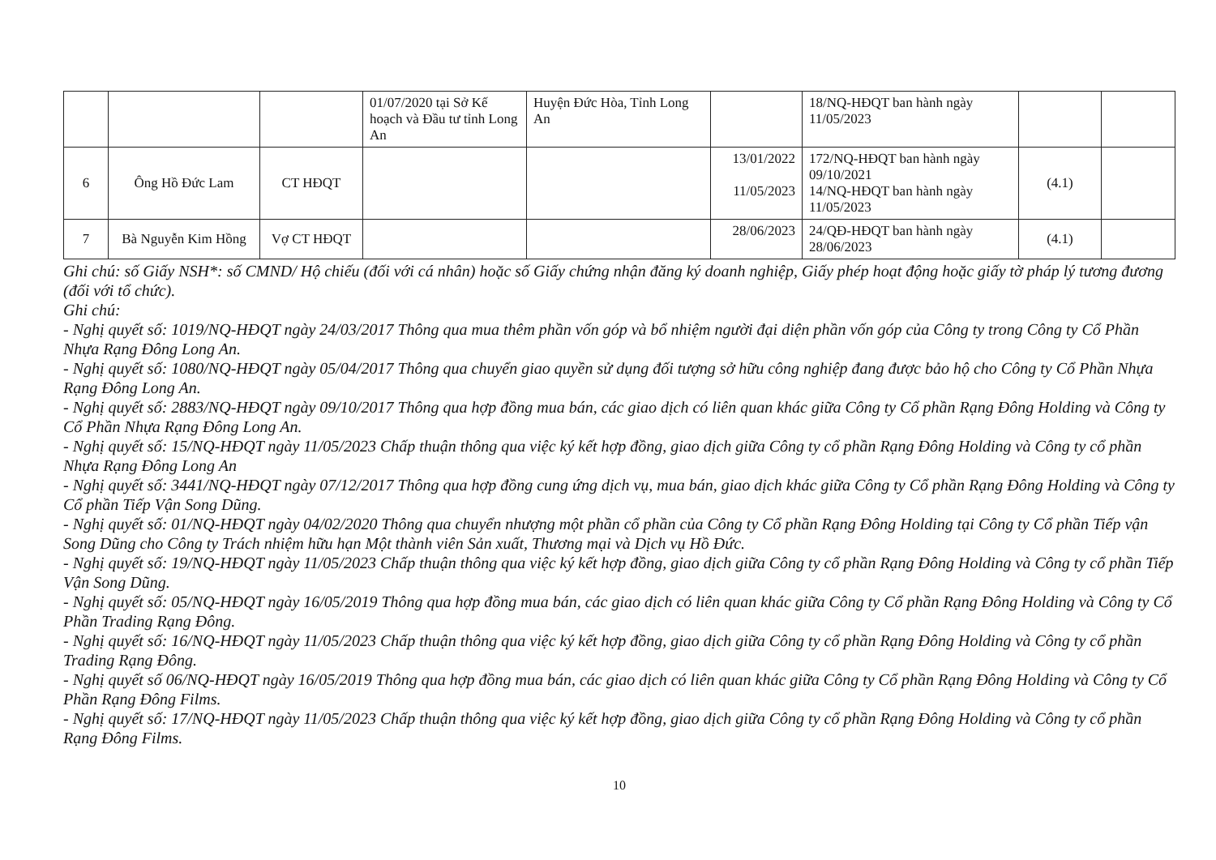| | | | 01/07/2020 tại Sở Kế hoạch và Đầu tư tỉnh Long An | Huyện Đức Hòa, Tỉnh Long An | | 18/NQ-HĐQT ban hành ngày 11/05/2023 | | |
| 6 | Ông Hồ Đức Lam | CT HĐQT | | | 13/01/2022 11/05/2023 | 172/NQ-HĐQT ban hành ngày 09/10/2021 14/NQ-HĐQT ban hành ngày 11/05/2023 | (4.1) | |
| 7 | Bà Nguyễn Kim Hồng | Vợ CT HĐQT | | | 28/06/2023 | 24/QĐ-HĐQT ban hành ngày 28/06/2023 | (4.1) | |
Ghi chú: số Giấy NSH*: số CMND/ Hộ chiếu (đối với cá nhân) hoặc số Giấy chứng nhận đăng ký doanh nghiệp, Giấy phép hoạt động hoặc giấy tờ pháp lý tương đương (đối với tổ chức).
Ghi chú:
- Nghị quyết số: 1019/NQ-HĐQT ngày 24/03/2017 Thông qua mua thêm phần vốn góp và bổ nhiệm người đại diện phần vốn góp của Công ty trong Công ty Cổ Phần Nhựa Rạng Đông Long An.
- Nghị quyết số: 1080/NQ-HĐQT ngày 05/04/2017 Thông qua chuyển giao quyền sử dụng đối tượng sở hữu công nghiệp đang được bảo hộ cho Công ty Cổ Phần Nhựa Rạng Đông Long An.
- Nghị quyết số: 2883/NQ-HĐQT ngày 09/10/2017 Thông qua hợp đồng mua bán, các giao dịch có liên quan khác giữa Công ty Cổ phần Rạng Đông Holding và Công ty Cổ Phần Nhựa Rạng Đông Long An.
- Nghị quyết số: 15/NQ-HĐQT ngày 11/05/2023 Chấp thuận thông qua việc ký kết hợp đồng, giao dịch giữa Công ty cổ phần Rạng Đông Holding và Công ty cổ phần Nhựa Rạng Đông Long An
- Nghị quyết số: 3441/NQ-HĐQT ngày 07/12/2017 Thông qua hợp đồng cung ứng dịch vụ, mua bán, giao dịch khác giữa Công ty Cổ phần Rạng Đông Holding và Công ty Cổ phần Tiếp Vận Song Dũng.
- Nghị quyết số: 01/NQ-HĐQT ngày 04/02/2020 Thông qua chuyển nhượng một phần cổ phần của Công ty Cổ phần Rạng Đông Holding tại Công ty Cổ phần Tiếp vận Song Dũng cho Công ty Trách nhiệm hữu hạn Một thành viên Sản xuất, Thương mại và Dịch vụ Hồ Đức.
- Nghị quyết số: 19/NQ-HĐQT ngày 11/05/2023 Chấp thuận thông qua việc ký kết hợp đồng, giao dịch giữa Công ty cổ phần Rạng Đông Holding và Công ty cổ phần Tiếp Vận Song Dũng.
- Nghị quyết số: 05/NQ-HĐQT ngày 16/05/2019 Thông qua hợp đồng mua bán, các giao dịch có liên quan khác giữa Công ty Cổ phần Rạng Đông Holding và Công ty Cổ Phần Trading Rạng Đông.
- Nghị quyết số: 16/NQ-HĐQT ngày 11/05/2023 Chấp thuận thông qua việc ký kết hợp đồng, giao dịch giữa Công ty cổ phần Rạng Đông Holding và Công ty cổ phần Trading Rạng Đông.
- Nghị quyết số 06/NQ-HĐQT ngày 16/05/2019 Thông qua hợp đồng mua bán, các giao dịch có liên quan khác giữa Công ty Cổ phần Rạng Đông Holding và Công ty Cổ Phần Rạng Đông Films.
- Nghị quyết số: 17/NQ-HĐQT ngày 11/05/2023 Chấp thuận thông qua việc ký kết hợp đồng, giao dịch giữa Công ty cổ phần Rạng Đông Holding và Công ty cổ phần Rạng Đông Films.
10